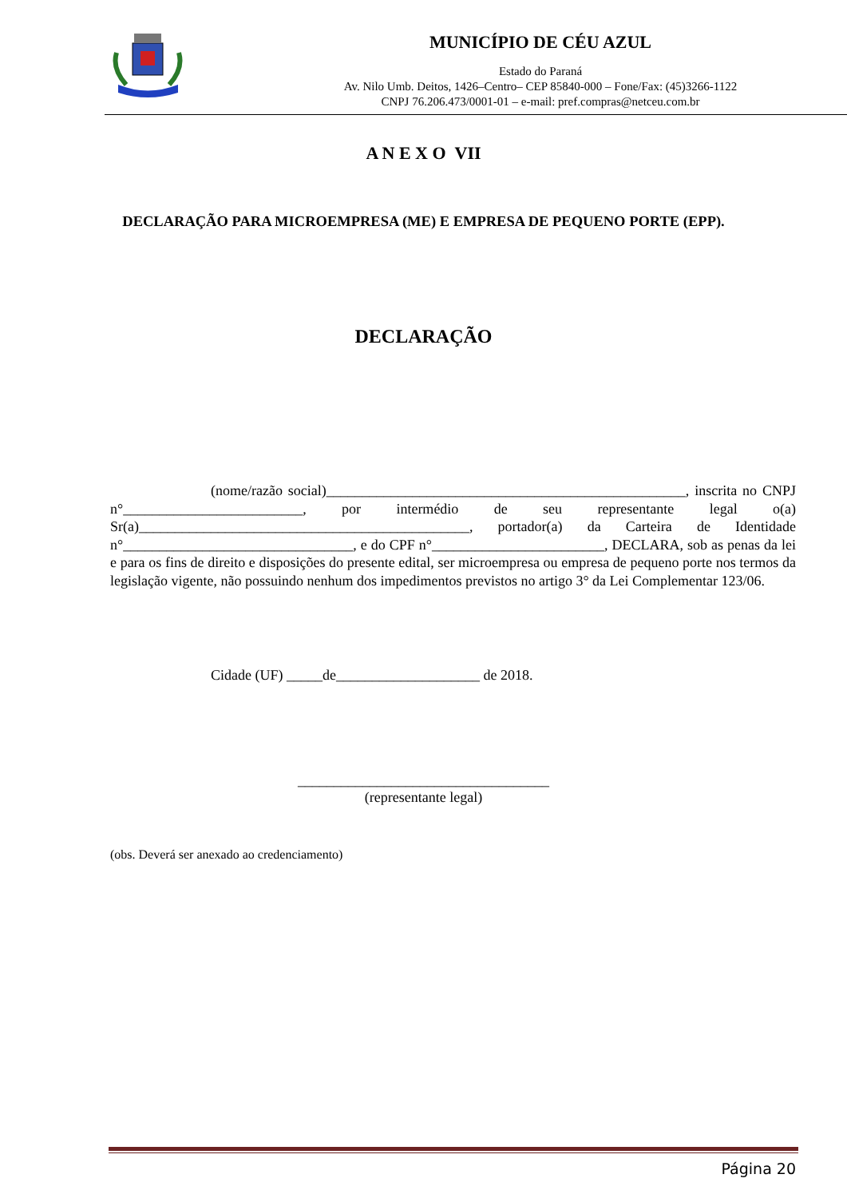MUNICÍPIO DE CÉU AZUL
Estado do Paraná
Av. Nilo Umb. Deitos, 1426–Centro– CEP 85840-000 – Fone/Fax: (45)3266-1122
CNPJ 76.206.473/0001-01 – e-mail: pref.compras@netceu.com.br
A N E X O VII
DECLARAÇÃO PARA MICROEMPRESA (ME) E EMPRESA DE PEQUENO PORTE (EPP).
DECLARAÇÃO
(nome/razão social)__________________________________________________, inscrita no CNPJ n°_________________________, por intermédio de seu representante legal o(a) Sr(a)______________________________________________, portador(a) da Carteira de Identidade n°________________________________, e do CPF n°________________________, DECLARA, sob as penas da lei e para os fins de direito e disposições do presente edital, ser microempresa ou empresa de pequeno porte nos termos da legislação vigente, não possuindo nenhum dos impedimentos previstos no artigo 3° da Lei Complementar 123/06.
Cidade (UF) _____de____________________ de 2018.
___________________________________
(representante legal)
(obs. Deverá ser anexado ao credenciamento)
Página 20